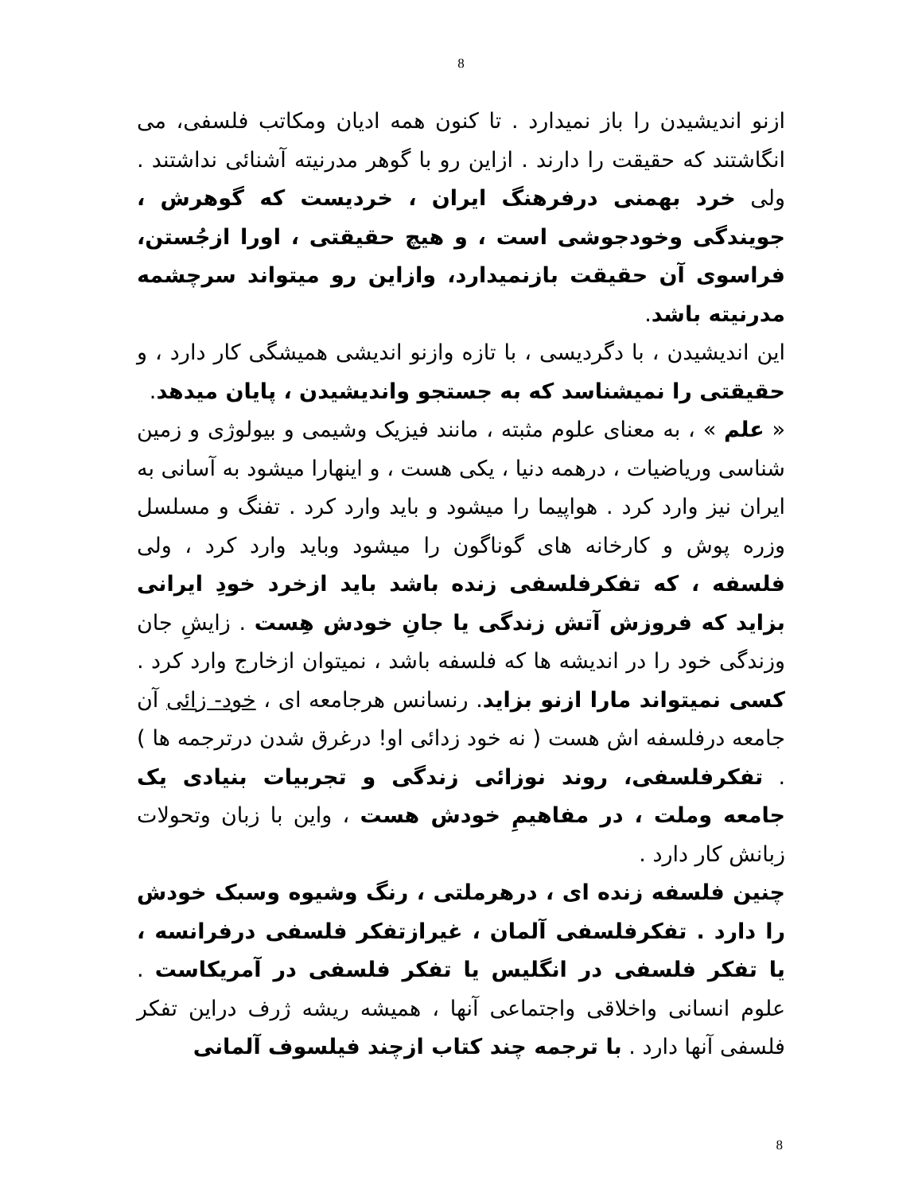8
ازنو اندیشیدن را باز نمیدارد . تا کنون همه ادیان ومکاتب فلسفی، می انگاشتند که حقیقت را دارند . ازاین رو با گوهر مدرنیته آشنائی نداشتند . ولی خرد بهمنی درفرهنگ ایران ، خردیست که گوهرش ، جویندگی وخودجوشی است ، و هیچ حقیقتی ، اورا ازجُستن، فراسوی آن حقیقت بازنمیدارد، وازاین رو میتواند سرچشمه مدرنیته باشد.
این اندیشیدن ، با دگردیسی ، با تازه وازنو اندیشی همیشگی کار دارد ، و حقیقتی را نمیشناسد که به جستجو واندیشیدن ، پایان میدهد.
« علم » ، به معنای علوم مثبته ، مانند فیزیک وشیمی و بیولوژی و زمین شناسی وریاضیات ، درهمه دنیا ، یکی هست ، و اینهارا میشود به آسانی به ایران نیز وارد کرد . هواپیما را میشود و باید وارد کرد . تفنگ و مسلسل وزره پوش و کارخانه های گوناگون را میشود وباید وارد کرد ، ولی فلسفه ، که تفکرفلسفی زنده باشد باید ازخرد خودِ ایرانی بزاید که فروزش آتش زندگی یا جانِ خودش هِست . زایشِ جان وزندگی خود را در اندیشه ها که فلسفه باشد ، نمیتوان ازخارج وارد کرد . کسی نمیتواند مارا ازنو بزاید. رنسانس هرجامعه ای ، خود- زائی آن جامعه درفلسفه اش هست ( نه خود زدائی او! درغرق شدن درترجمه ها ) . تفکرفلسفی، روند نوزائی زندگی و تجربیات بنیادی یک جامعه وملت ، در مفاهیمِ خودش هست ، واین با زبان وتحولات زبانش کار دارد .
چنین فلسفه زنده ای ، درهرملتی ، رنگ وشیوه وسبک خودش را دارد . تفکرفلسفی آلمان ، غیرازتفکر فلسفی درفرانسه ، یا تفکر فلسفی در انگلیس یا تفکر فلسفی در آمریکاست . علوم انسانی واخلاقی واجتماعی آنها ، همیشه ریشه ژرف دراین تفکر فلسفی آنها دارد . با ترجمه چند کتاب ازچند فیلسوف آلمانی
8